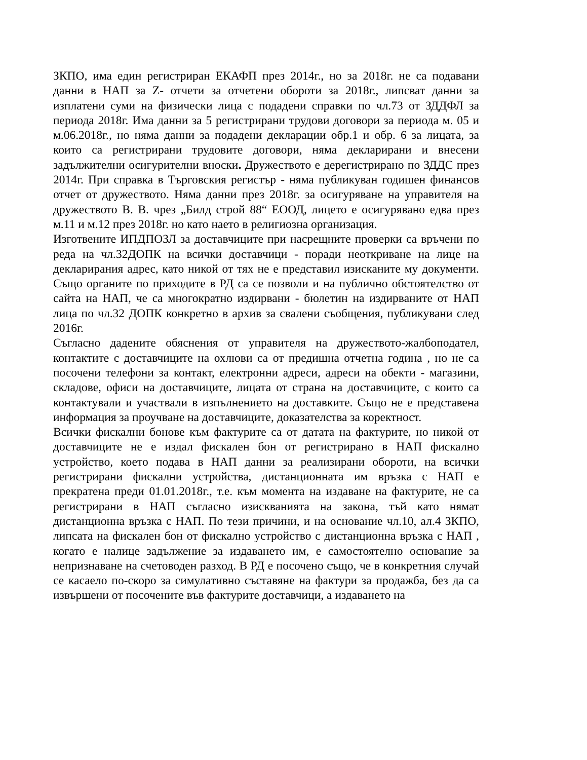ЗКПО, има един регистриран ЕКАФП през 2014г., но за 2018г. не са подавани данни в НАП за Z- отчети за отчетени обороти за 2018г., липсват данни за изплатени суми на физически лица с подадени справки по чл.73 от ЗДДФЛ за периода 2018г. Има данни за 5 регистрирани трудови договори за периода м. 05 и м.06.2018г., но няма данни за подадени декларации обр.1 и обр. 6 за лицата, за които са регистрирани трудовите договори, няма декларирани и внесени задължителни осигурителни вноски. Дружеството е дерегистрирано по ЗДДС през 2014г. При справка в Търговския регистър - няма публикуван годишен финансов отчет от дружеството. Няма данни през 2018г. за осигуряване на управителя на дружеството В. В. чрез „Билд строй 88“ ЕООД, лицето е осигурявано едва през м.11 и м.12 през 2018г. но като наето в религиозна организация.
Изготвените ИПДПОЗЛ за доставчиците при насрещните проверки са връчени по реда на чл.32ДОПК на всички доставчици - поради неоткриване на лице на декларирания адрес, като никой от тях не е представил изисканите му документи. Също органите по приходите в РД са се позволи и на публично обстоятелство от сайта на НАП, че са многократно издирвани - бюлетин на издирваните от НАП лица по чл.32 ДОПК конкретно в архив за свалени съобщения, публикувани след 2016г.
Съгласно дадените обяснения от управителя на дружеството-жалбоподател, контактите с доставчиците на охлюви са от предишна отчетна година , но не са посочени телефони за контакт, електронни адреси, адреси на обекти - магазини, складове, офиси на доставчиците, лицата от страна на доставчиците, с които са контактували и участвали в изпълнението на доставките. Също не е представена информация за проучване на доставчиците, доказателства за коректност.
Всички фискални бонове към фактурите са от датата на фактурите, но никой от доставчиците не е издал фискален бон от регистрирано в НАП фискално устройство, което подава в НАП данни за реализирани обороти, на всички регистрирани фискални устройства, дистанционната им връзка с НАП е прекратена преди 01.01.2018г., т.е. към момента на издаване на фактурите, не са регистрирани в НАП съгласно изискванията на закона, тъй като нямат дистанционна връзка с НАП. По тези причини, и на основание чл.10, ал.4 ЗКПО, липсата на фискален бон от фискално устройство с дистанционна връзка с НАП , когато е налице задължение за издаването им, е самостоятелно основание за непризнаване на счетоводен разход. В РД е посочено също, че в конкретния случай се касаело по-скоро за симулативно съставяне на фактури за продажба, без да са извършени от посочените във фактурите доставчици, а издаването на